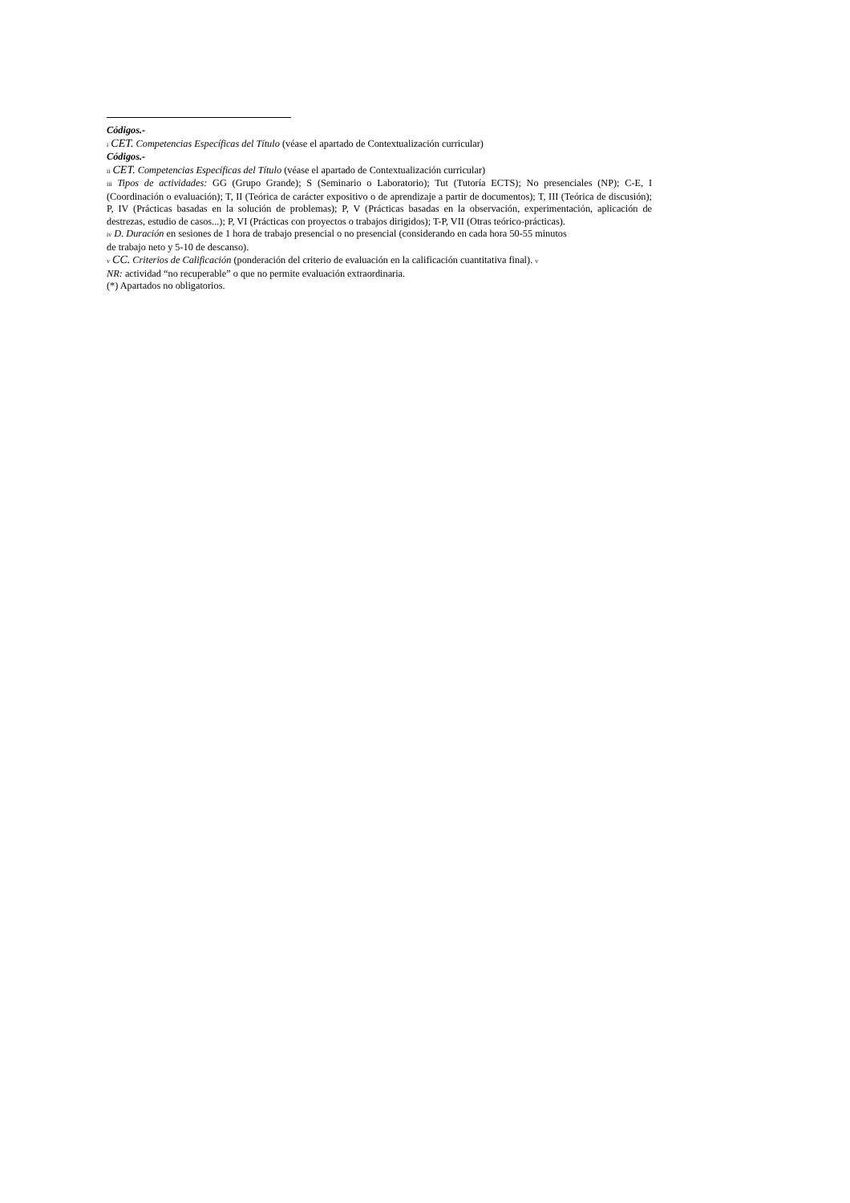Códigos.-
i CET. Competencias Específicas del Título (véase el apartado de Contextualización curricular)
Códigos.-
ii CET. Competencias Específicas del Título (véase el apartado de Contextualización curricular)
iii Tipos de actividades: GG (Grupo Grande); S (Seminario o Laboratorio); Tut (Tutoría ECTS); No presenciales (NP); C-E, I (Coordinación o evaluación); T, II (Teórica de carácter expositivo o de aprendizaje a partir de documentos); T, III (Teórica de discusión); P, IV (Prácticas basadas en la solución de problemas); P, V (Prácticas basadas en la observación, experimentación, aplicación de destrezas, estudio de casos...); P, VI (Prácticas con proyectos o trabajos dirigidos); T-P, VII (Otras teórico-prácticas).
iv D. Duración en sesiones de 1 hora de trabajo presencial o no presencial (considerando en cada hora 50-55 minutos
de trabajo neto y 5-10 de descanso).
v CC. Criterios de Calificación (ponderación del criterio de evaluación en la calificación cuantitativa final). v
NR: actividad “no recuperable” o que no permite evaluación extraordinaria.
(*) Apartados no obligatorios.